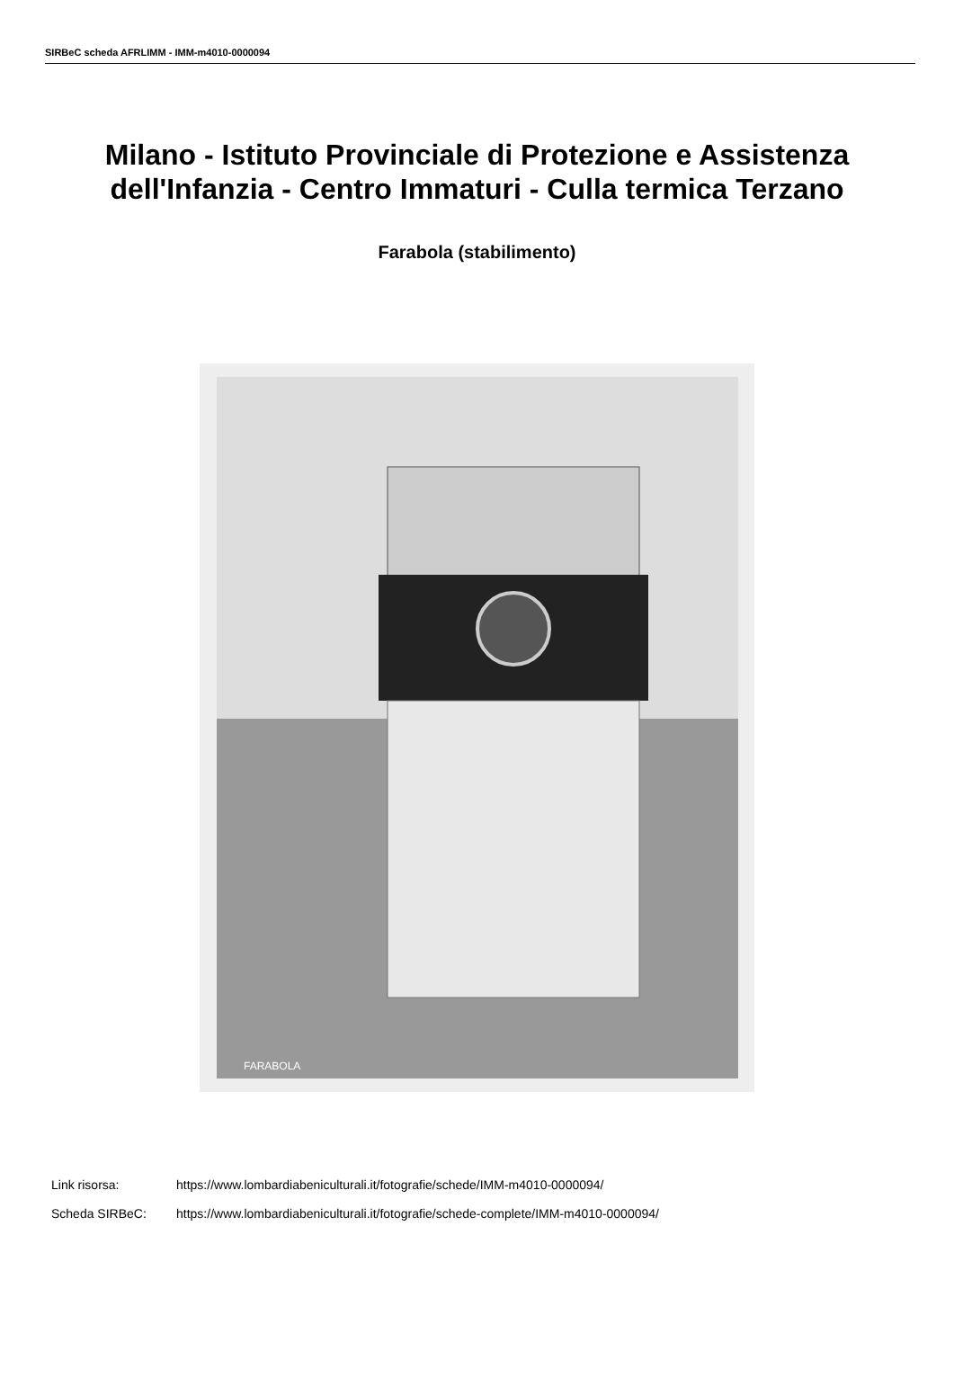SIRBeC scheda AFRLIMM - IMM-m4010-0000094
Milano - Istituto Provinciale di Protezione e Assistenza
dell'Infanzia - Centro Immaturi - Culla termica Terzano
Farabola (stabilimento)
FARABOLA
Link risorsa: https://www.lombardiabeniculturali.it/fotografie/schede/IMM-m4010-0000094/
Scheda SIRBeC: https://www.lombardiabeniculturali.it/fotografie/schede-complete/IMM-m4010-0000094/